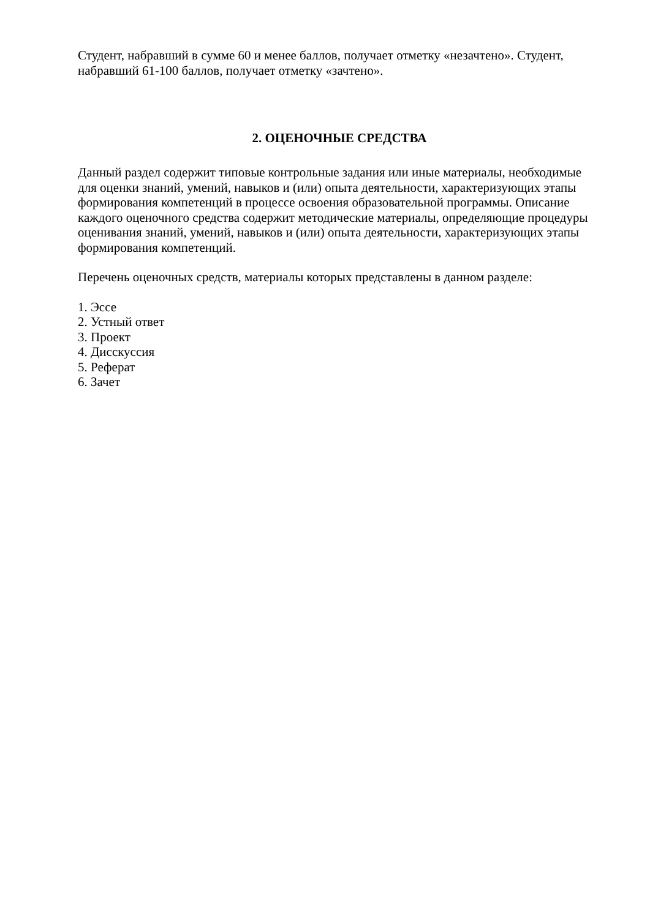Студент, набравший в сумме 60 и менее баллов, получает отметку «незачтено». Студент, набравший 61-100 баллов, получает отметку «зачтено».
2. ОЦЕНОЧНЫЕ СРЕДСТВА
Данный раздел содержит типовые контрольные задания или иные материалы, необходимые для оценки знаний, умений, навыков и (или) опыта деятельности, характеризующих этапы формирования компетенций в процессе освоения образовательной программы. Описание каждого оценочного средства содержит методические материалы, определяющие процедуры оценивания знаний, умений, навыков и (или) опыта деятельности, характеризующих этапы формирования компетенций.
Перечень оценочных средств, материалы которых представлены в данном разделе:
1. Эссе
2. Устный ответ
3. Проект
4. Дисскуссия
5. Реферат
6. Зачет